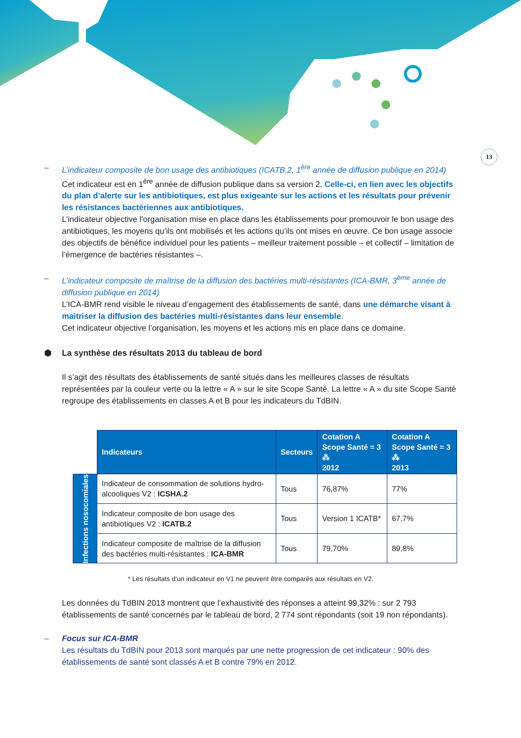13
– L’indicateur composite de bon usage des antibiotiques (ICATB.2, 1<sup>ère</sup> année de diffusion publique en 2014)
Cet indicateur est en 1<sup>ère</sup> année de diffusion publique dans sa version 2. Celle-ci, en lien avec les objectifs du plan d’alerte sur les antibiotiques, est plus exigeante sur les actions et les résultats pour prévenir les résistances bactériennes aux antibiotiques.
L’indicateur objective l’organisation mise en place dans les établissements pour promouvoir le bon usage des antibiotiques, les moyens qu’ils ont mobilisés et les actions qu’ils ont mises en œuvre. Ce bon usage associe des objectifs de bénéfice individuel pour les patients – meilleur traitement possible – et collectif – limitation de l’émergence de bactéries résistantes –.
– L’indicateur composite de maîtrise de la diffusion des bactéries multi-résistantes (ICA-BMR, 3<sup>ème</sup> année de diffusion publique en 2014)
L’ICA-BMR rend visible le niveau d’engagement des établissements de santé, dans une démarche visant à maitriser la diffusion des bactéries multi-résistantes dans leur ensemble.
Cet indicateur objective l’organisation, les moyens et les actions mis en place dans ce domaine.
⬢ La synthèse des résultats 2013 du tableau de bord
Il s’agit des résultats des établissements de santé situés dans les meilleures classes de résultats représentées par la couleur verte ou la lettre « A » sur le site Scope Santé. La lettre « A » du site Scope Santé regroupe des établissements en classes A et B pour les indicateurs du TdBIN.
| | Indicateurs | Secteurs | Cotation A Scope Santé = 3 ⁂ 2012 | Cotation A Scope Santé = 3 ⁂ 2013 |
| Infections nosocomiales | Indicateur de consommation de solutions hydro-alcooliques V2 : ICSHA.2 | Tous | 76,87% | 77% |
| | Indicateur composite de bon usage des antibiotiques V2 : ICATB.2 | Tous | Version 1 ICATB* | 67,7% |
| | Indicateur composite de maîtrise de la diffusion des bactéries multi-résistantes : ICA-BMR | Tous | 79,70% | 89,8% |
* Les résultats d’un indicateur en V1 ne peuvent être comparés aux résultats en V2.
Les données du TdBIN 2013 montrent que l’exhaustivité des réponses a atteint 99,32% : sur 2 793 établissements de santé concernés par le tableau de bord, 2 774 sont répondants (soit 19 non répondants).
– Focus sur ICA-BMR
Les résultats du TdBIN pour 2013 sont marqués par une nette progression de cet indicateur : 90% des établissements de santé sont classés A et B contre 79% en 2012.